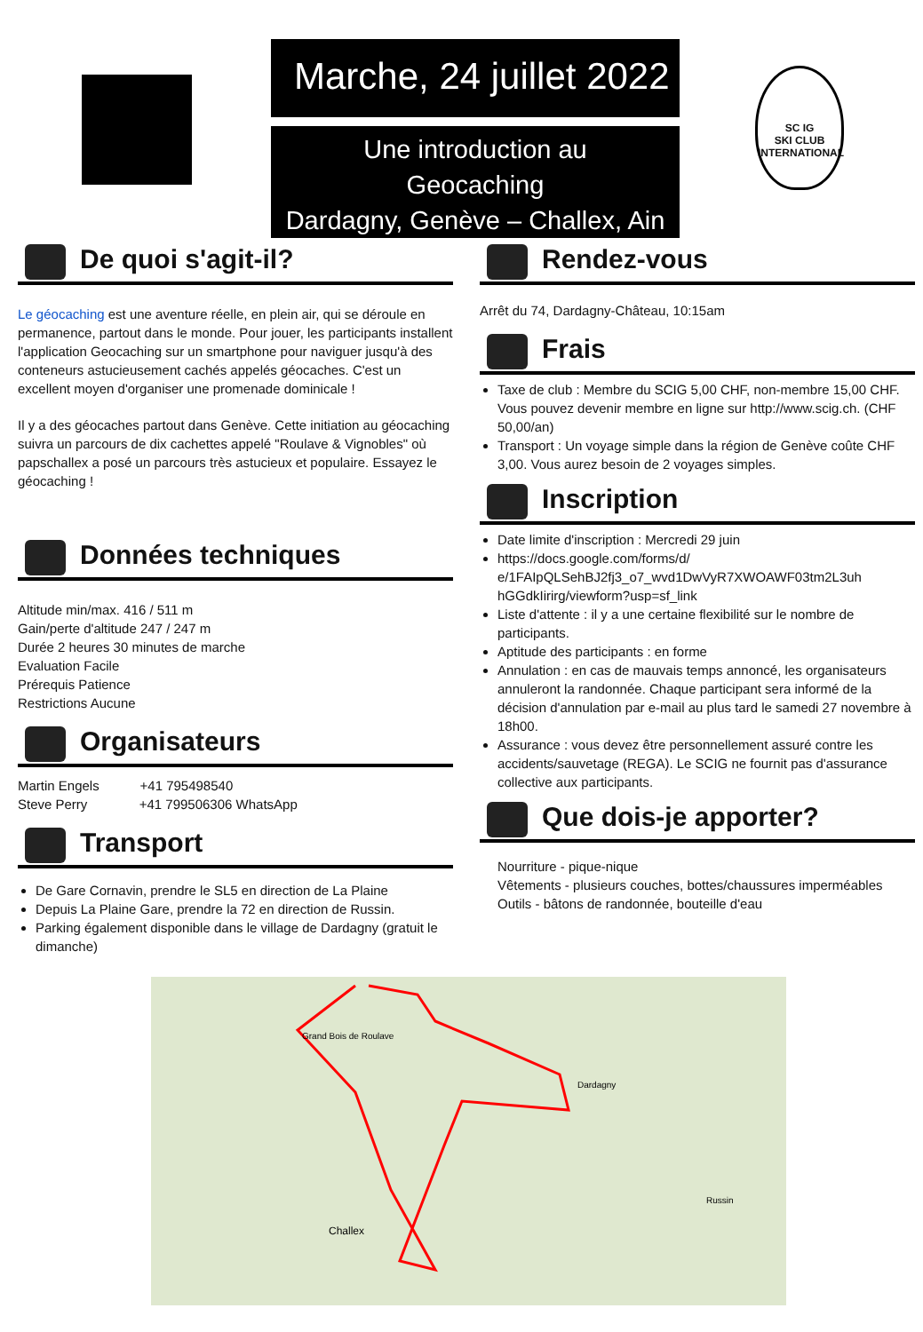Marche, 24 juillet 2022
Une introduction au
Geocaching
Dardagny, Genève – Challex, Ain
SC IG
SKI CLUB
INTERNATIONAL
De quoi s'agit-il?
Le géocaching est une aventure réelle, en plein air, qui se déroule en permanence, partout dans le monde. Pour jouer, les participants installent l'application Geocaching sur un smartphone pour naviguer jusqu'à des conteneurs astucieusement cachés appelés géocaches. C'est un excellent moyen d'organiser une promenade dominicale !
Il y a des géocaches partout dans Genève. Cette initiation au géocaching suivra un parcours de dix cachettes appelé "Roulave & Vignobles" où papschallex a posé un parcours très astucieux et populaire. Essayez le géocaching !
Données techniques
Altitude min/max. 416 / 511 m
Gain/perte d'altitude 247 / 247 m
Durée 2 heures 30 minutes de marche
Evaluation Facile
Prérequis Patience
Restrictions Aucune
Organisateurs
Martin Engels +41 795498540
Steve Perry +41 799506306 WhatsApp
Transport
De Gare Cornavin, prendre le SL5 en direction de La Plaine
Depuis La Plaine Gare, prendre la 72 en direction de Russin.
Parking également disponible dans le village de Dardagny (gratuit le dimanche)
Rendez-vous
Arrêt du 74, Dardagny-Château, 10:15am
Frais
Taxe de club : Membre du SCIG 5,00 CHF, non-membre 15,00 CHF. Vous pouvez devenir membre en ligne sur http://www.scig.ch. (CHF 50,00/an)
Transport : Un voyage simple dans la région de Genève coûte CHF 3,00. Vous aurez besoin de 2 voyages simples.
Inscription
Date limite d'inscription : Mercredi 29 juin
https://docs.google.com/forms/d/ e/1FAIpQLSehBJ2fj3_o7_wvd1DwVyR7XWOAWF03tm2L3uh hGGdkIirirg/viewform?usp=sf_link
Liste d'attente : il y a une certaine flexibilité sur le nombre de participants.
Aptitude des participants : en forme
Annulation : en cas de mauvais temps annoncé, les organisateurs annuleront la randonnée. Chaque participant sera informé de la décision d'annulation par e-mail au plus tard le samedi 27 novembre à 18h00.
Assurance : vous devez être personnellement assuré contre les accidents/sauvetage (REGA). Le SCIG ne fournit pas d'assurance collective aux participants.
Que dois-je apporter?
Nourriture - pique-nique
Vêtements - plusieurs couches, bottes/chaussures imperméables
Outils - bâtons de randonnée, bouteille d'eau
Grand Bois de Roulave
Dardagny
Challex
Russin